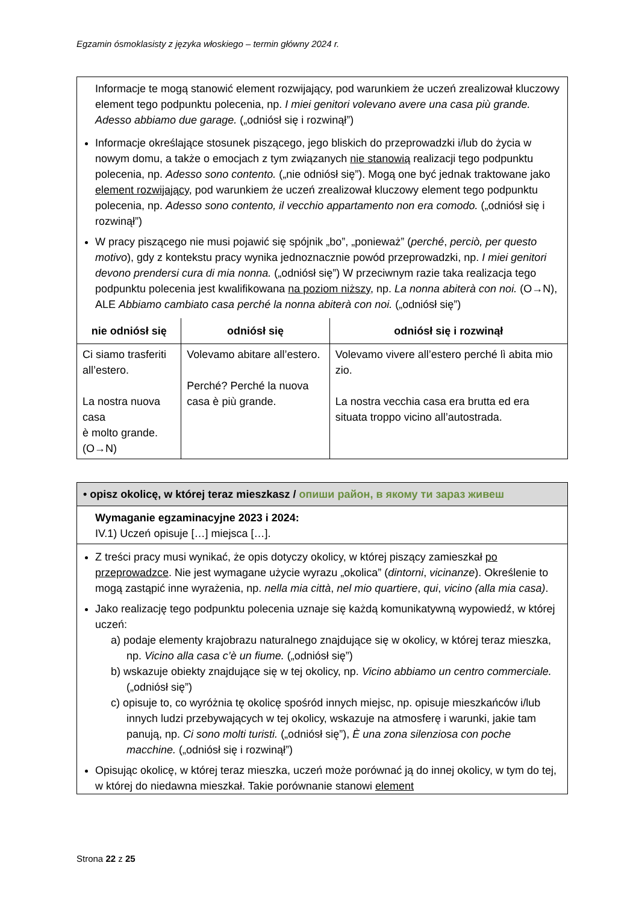Egzamin ósmoklasisty z języka włoskiego – termin główny 2024 r.
Informacje te mogą stanowić element rozwijający, pod warunkiem że uczeń zrealizował kluczowy element tego podpunktu polecenia, np. I miei genitori volevano avere una casa più grande. Adesso abbiamo due garage. („odniósł się i rozwinął”)
Informacje określające stosunek piszącego, jego bliskich do przeprowadzki i/lub do życia w nowym domu, a także o emocjach z tym związanych nie stanowią realizacji tego podpunktu polecenia, np. Adesso sono contento. („nie odniósł się”). Mogą one być jednak traktowane jako element rozwijający, pod warunkiem że uczeń zrealizował kluczowy element tego podpunktu polecenia, np. Adesso sono contento, il vecchio appartamento non era comodo. („odniósł się i rozwinął”)
W pracy piszącego nie musi pojawić się spójnik „bo”, „ponieważ” (perché, perciò, per questo motivo), gdy z kontekstu pracy wynika jednoznacznie powód przeprowadzki, np. I miei genitori devono prendersi cura di mia nonna. („odniósł się”) W przeciwnym razie taka realizacja tego podpunktu polecenia jest kwalifikowana na poziom niższy, np. La nonna abiterà con noi. (O→N), ALE Abbiamo cambiato casa perché la nonna abiterà con noi. („odniósł się”)
| nie odniósł się | odniósł się | odniósł się i rozwinął |
| --- | --- | --- |
| Ci siamo trasferiti all’estero. La nostra nuova casa è molto grande. (O→N) | Volevamo abitare all’estero. Perché? Perché la nuova casa è più grande. | Volevamo vivere all’estero perché lì abita mio zio. La nostra vecchia casa era brutta ed era situata troppo vicino all’autostrada. |
• opisz okolicę, w której teraz mieszkasz / опиши район, в якому ти зараз живеш
Wymaganie egzaminacyjne 2023 i 2024:
IV.1) Uczeń opisuje […] miejsca […].
Z treści pracy musi wynikać, że opis dotyczy okolicy, w której piszący zamieszkał po przeprowadzce. Nie jest wymagane użycie wyrazu „okolica” (dintorni, vicinanze). Określenie to mogą zastąpić inne wyrażenia, np. nella mia città, nel mio quartiere, qui, vicino (alla mia casa).
Jako realizację tego podpunktu polecenia uznaje się każdą komunikatywną wypowiedź, w której uczeń:
a) podaje elementy krajobrazu naturalnego znajdujące się w okolicy, w której teraz mieszka, np. Vicino alla casa c’è un fiume. („odniósł się”)
b) wskazuje obiekty znajdujące się w tej okolicy, np. Vicino abbiamo un centro commerciale. („odniósł się”)
c) opisuje to, co wyróżnia tę okolicę spośród innych miejsc, np. opisuje mieszkańców i/lub innych ludzi przebywających w tej okolicy, wskazuje na atmosferę i warunki, jakie tam panują, np. Ci sono molti turisti. („odniósł się”), È una zona silenziosa con poche macchine. („odniósł się i rozwinął”)
Opisując okolicę, w której teraz mieszka, uczeń może porównać ją do innej okolicy, w tym do tej, w której do niedawna mieszkał. Takie porównanie stanowi element
Strona 22 z 25